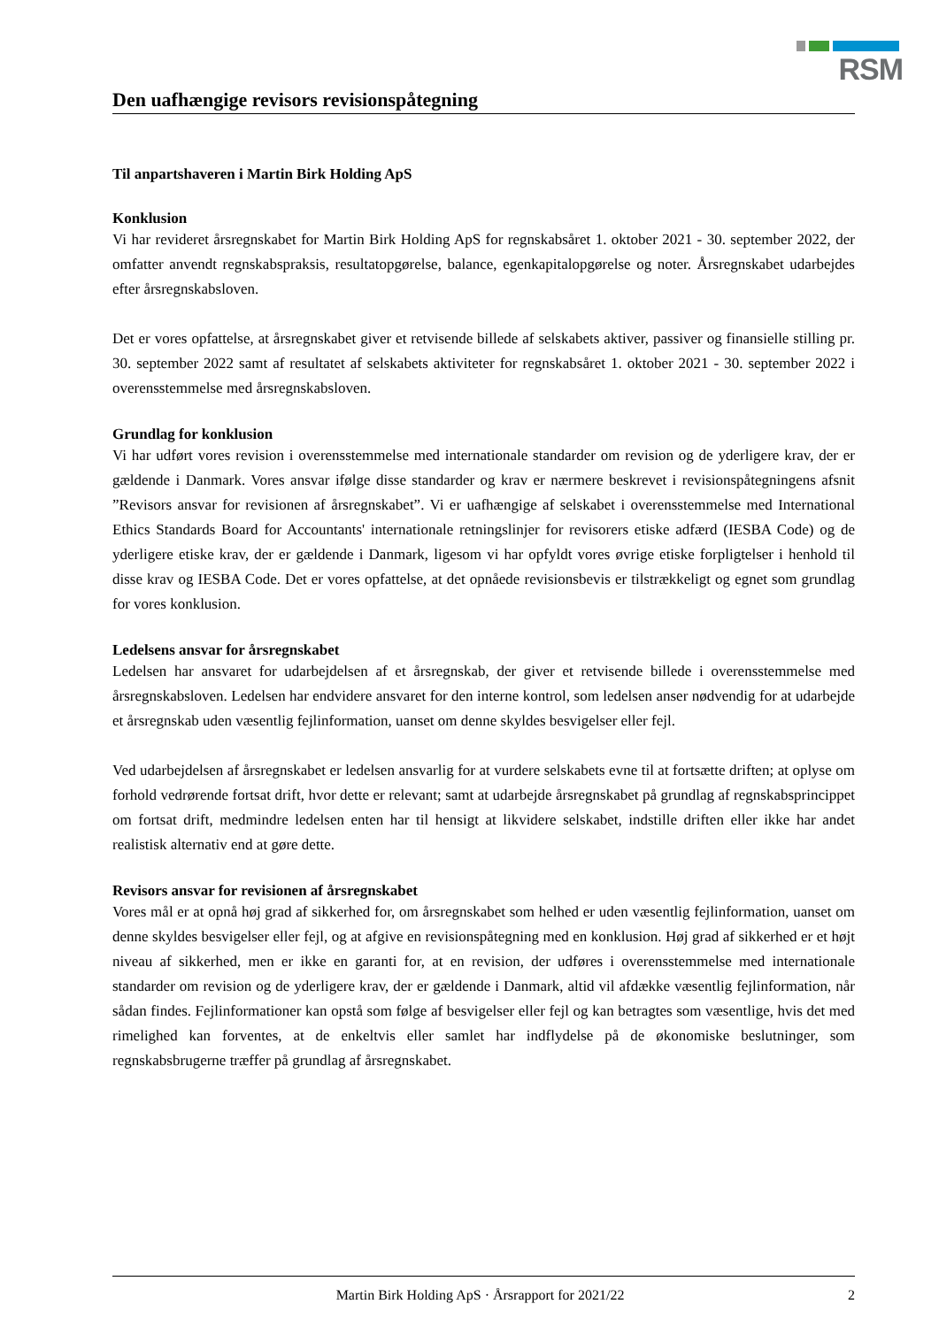RSM
Den uafhængige revisors revisionspåtegning
Til anpartshaveren i Martin Birk Holding ApS
Konklusion
Vi har revideret årsregnskabet for Martin Birk Holding ApS for regnskabsåret 1. oktober 2021 - 30. september 2022, der omfatter anvendt regnskabspraksis, resultatopgørelse, balance, egenkapitalopgørelse og noter. Årsregnskabet udarbejdes efter årsregnskabsloven.
Det er vores opfattelse, at årsregnskabet giver et retvisende billede af selskabets aktiver, passiver og finansielle stilling pr. 30. september 2022 samt af resultatet af selskabets aktiviteter for regnskabsåret 1. oktober 2021 - 30. september 2022 i overensstemmelse med årsregnskabsloven.
Grundlag for konklusion
Vi har udført vores revision i overensstemmelse med internationale standarder om revision og de yderligere krav, der er gældende i Danmark. Vores ansvar ifølge disse standarder og krav er nærmere beskrevet i revisionspåtegningens afsnit ”Revisors ansvar for revisionen af årsregnskabet”. Vi er uafhængige af selskabet i overensstemmelse med International Ethics Standards Board for Accountants' internationale retningslinjer for revisorers etiske adfærd (IESBA Code) og de yderligere etiske krav, der er gældende i Danmark, ligesom vi har opfyldt vores øvrige etiske forpligtelser i henhold til disse krav og IESBA Code. Det er vores opfattelse, at det opnåede revisionsbevis er tilstrækkeligt og egnet som grundlag for vores konklusion.
Ledelsens ansvar for årsregnskabet
Ledelsen har ansvaret for udarbejdelsen af et årsregnskab, der giver et retvisende billede i overensstemmelse med årsregnskabsloven. Ledelsen har endvidere ansvaret for den interne kontrol, som ledelsen anser nødvendig for at udarbejde et årsregnskab uden væsentlig fejlinformation, uanset om denne skyldes besvigelser eller fejl.
Ved udarbejdelsen af årsregnskabet er ledelsen ansvarlig for at vurdere selskabets evne til at fortsætte driften; at oplyse om forhold vedrørende fortsat drift, hvor dette er relevant; samt at udarbejde årsregnskabet på grundlag af regnskabsprincippet om fortsat drift, medmindre ledelsen enten har til hensigt at likvidere selskabet, indstille driften eller ikke har andet realistisk alternativ end at gøre dette.
Revisors ansvar for revisionen af årsregnskabet
Vores mål er at opnå høj grad af sikkerhed for, om årsregnskabet som helhed er uden væsentlig fejlinformation, uanset om denne skyldes besvigelser eller fejl, og at afgive en revisionspåtegning med en konklusion. Høj grad af sikkerhed er et højt niveau af sikkerhed, men er ikke en garanti for, at en revision, der udføres i overensstemmelse med internationale standarder om revision og de yderligere krav, der er gældende i Danmark, altid vil afdække væsentlig fejlinformation, når sådan findes. Fejlinformationer kan opstå som følge af besvigelser eller fejl og kan betragtes som væsentlige, hvis det med rimelighed kan forventes, at de enkeltvis eller samlet har indflydelse på de økonomiske beslutninger, som regnskabsbrugerne træffer på grundlag af årsregnskabet.
Martin Birk Holding ApS · Årsrapport for 2021/22 2